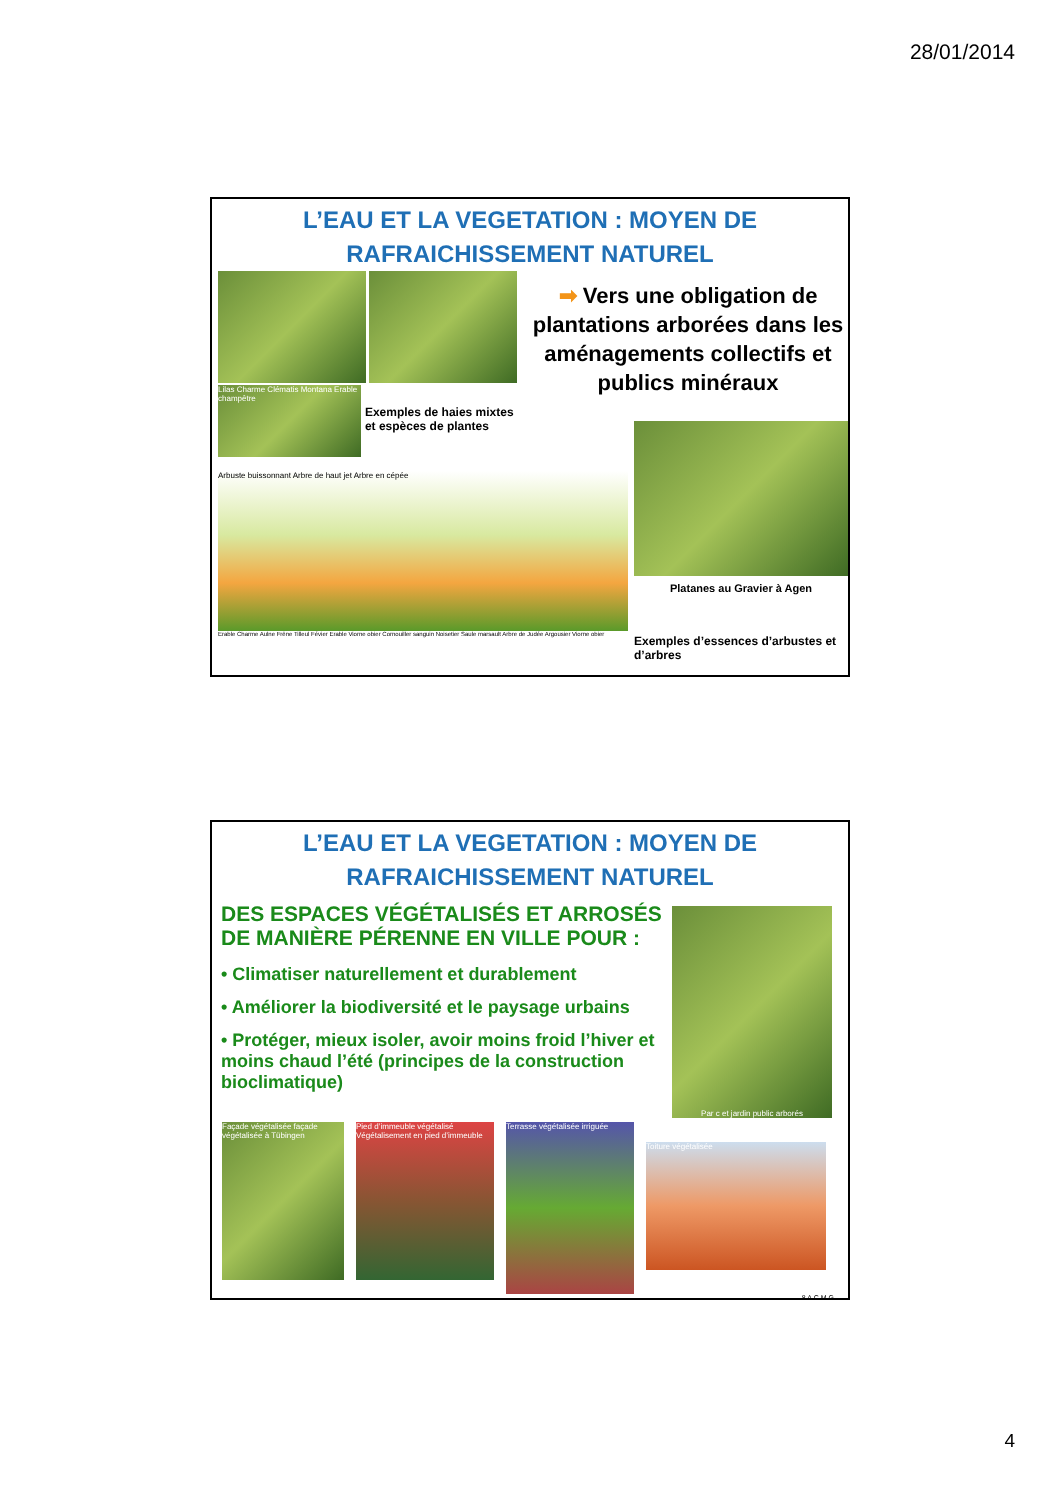28/01/2014
L’EAU ET LA VEGETATION : MOYEN DE
RAFRAICHISSEMENT NATUREL
Lilas Charme Clématis Montana Erable champêtre
Exemples de haies mixtes et espèces de plantes
➡ Vers une obligation de plantations arborées dans les aménagements collectifs et publics minéraux
Arbuste buissonnant Arbre de haut jet Arbre en cépée
Erable Charme Aulne Frêne Tilleul Févier Erable Viorne obier Cornouiller sanguin Noisetier Saule marsault Arbre de Judée Argousier Viorne obier
Platanes au Gravier à Agen
Exemples d’essences d’arbustes et d’arbres
L’EAU ET LA VEGETATION : MOYEN DE
RAFRAICHISSEMENT NATUREL
DES ESPACES VÉGÉTALISÉS ET ARROSÉS DE MANIÈRE PÉRENNE EN VILLE POUR :
• Climatiser naturellement et durablement
• Améliorer la biodiversité et le paysage urbains
• Protéger, mieux isoler, avoir moins froid l’hiver et moins chaud l’été (principes de la construction bioclimatique)
Par c et jardin public arborés
Façade végétalisée façade végétalisée à Tübingen
Pied d’immeuble végétalisé Végétalisement en pied d’immeuble
Terrasse végétalisée irriguée
Toiture végétalisée
8 A.C.M.G
4